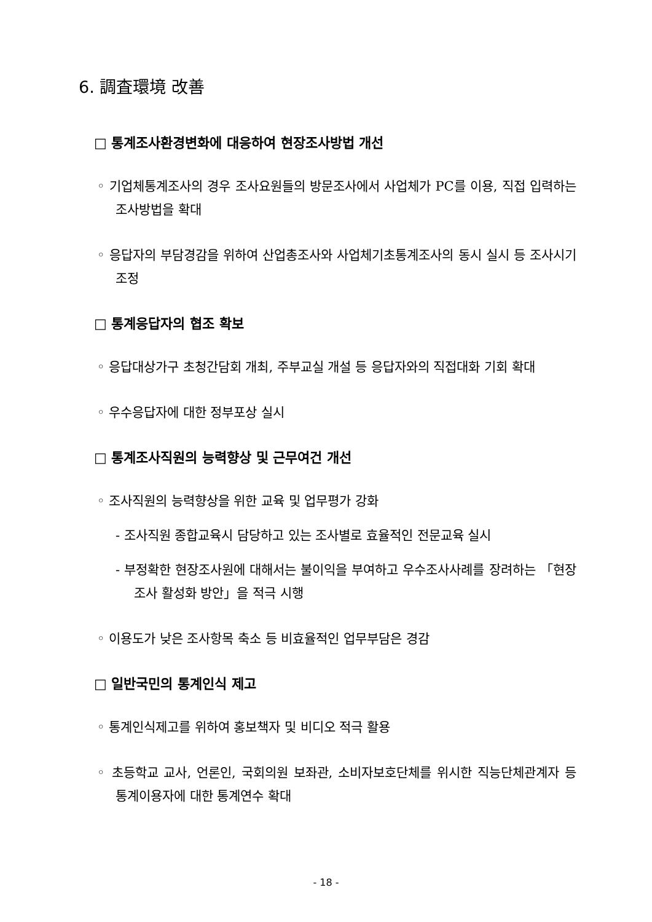6. 調査環境 改善
□ 통계조사환경변화에 대응하여 현장조사방법 개선
◦ 기업체통계조사의 경우 조사요원들의 방문조사에서 사업체가 PC를 이용, 직접 입력하는 조사방법을 확대
◦ 응답자의 부담경감을 위하여 산업총조사와 사업체기초통계조사의 동시 실시 등 조사시기 조정
□ 통계응답자의 협조 확보
◦ 응답대상가구 초청간담회 개최, 주부교실 개설 등 응답자와의 직접대화 기회 확대
◦ 우수응답자에 대한 정부포상 실시
□ 통계조사직원의 능력향상 및 근무여건 개선
◦ 조사직원의 능력향상을 위한 교육 및 업무평가 강화
- 조사직원 종합교육시 담당하고 있는 조사별로 효율적인 전문교육 실시
- 부정확한 현장조사원에 대해서는 불이익을 부여하고 우수조사사례를 장려하는 「현장조사 활성화 방안」을 적극 시행
◦ 이용도가 낮은 조사항목 축소 등 비효율적인 업무부담은 경감
□ 일반국민의 통계인식 제고
◦ 통계인식제고를 위하여 홍보책자 및 비디오 적극 활용
◦ 초등학교 교사, 언론인, 국회의원 보좌관, 소비자보호단체를 위시한 직능단체관계자 등 통계이용자에 대한 통계연수 확대
- 18 -